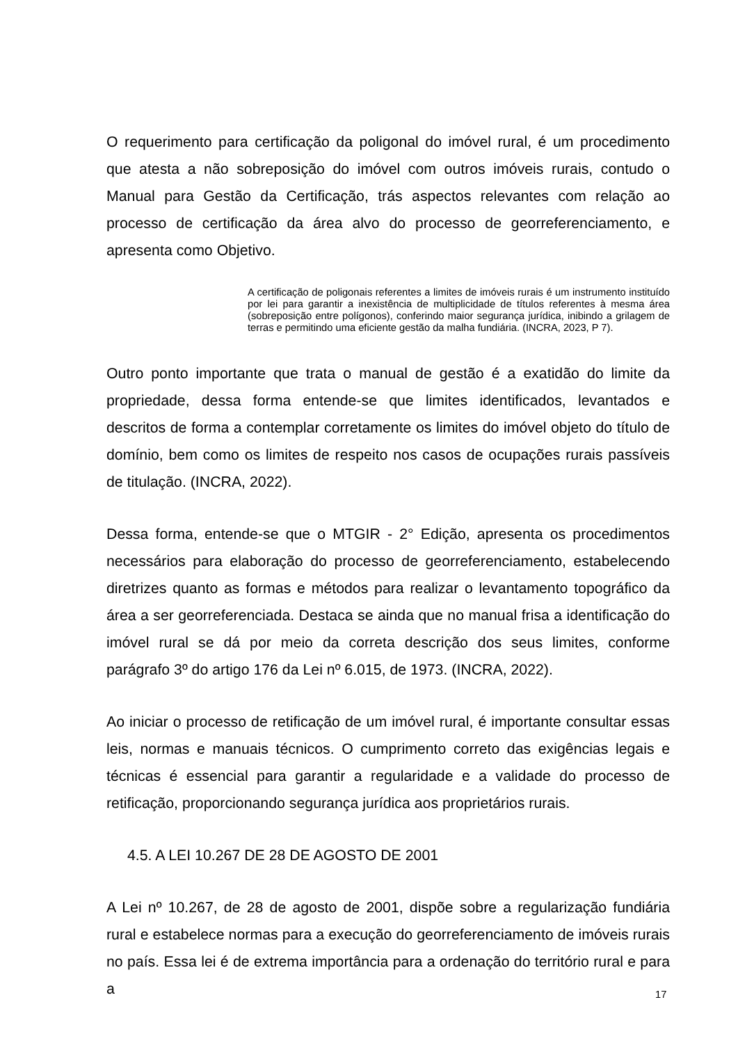O requerimento para certificação da poligonal do imóvel rural, é um procedimento que atesta a não sobreposição do imóvel com outros imóveis rurais, contudo o Manual para Gestão da Certificação, trás aspectos relevantes com relação ao processo de certificação da área alvo do processo de georreferenciamento, e apresenta como Objetivo.
A certificação de poligonais referentes a limites de imóveis rurais é um instrumento instituído por lei para garantir a inexistência de multiplicidade de títulos referentes à mesma área (sobreposição entre polígonos), conferindo maior segurança jurídica, inibindo a grilagem de terras e permitindo uma eficiente gestão da malha fundiária. (INCRA, 2023, P 7).
Outro ponto importante que trata o manual de gestão é a exatidão do limite da propriedade, dessa forma entende-se que limites identificados, levantados e descritos de forma a contemplar corretamente os limites do imóvel objeto do título de domínio, bem como os limites de respeito nos casos de ocupações rurais passíveis de titulação. (INCRA, 2022).
Dessa forma, entende-se que o MTGIR - 2° Edição, apresenta os procedimentos necessários para elaboração do processo de georreferenciamento, estabelecendo diretrizes quanto as formas e métodos para realizar o levantamento topográfico da área a ser georreferenciada. Destaca se ainda que no manual frisa a identificação do imóvel rural se dá por meio da correta descrição dos seus limites, conforme parágrafo 3º do artigo 176 da Lei nº 6.015, de 1973. (INCRA, 2022).
Ao iniciar o processo de retificação de um imóvel rural, é importante consultar essas leis, normas e manuais técnicos. O cumprimento correto das exigências legais e técnicas é essencial para garantir a regularidade e a validade do processo de retificação, proporcionando segurança jurídica aos proprietários rurais.
4.5. A LEI 10.267 DE 28 DE AGOSTO DE 2001
A Lei nº 10.267, de 28 de agosto de 2001, dispõe sobre a regularização fundiária rural e estabelece normas para a execução do georreferenciamento de imóveis rurais no país. Essa lei é de extrema importância para a ordenação do território rural e para a
17